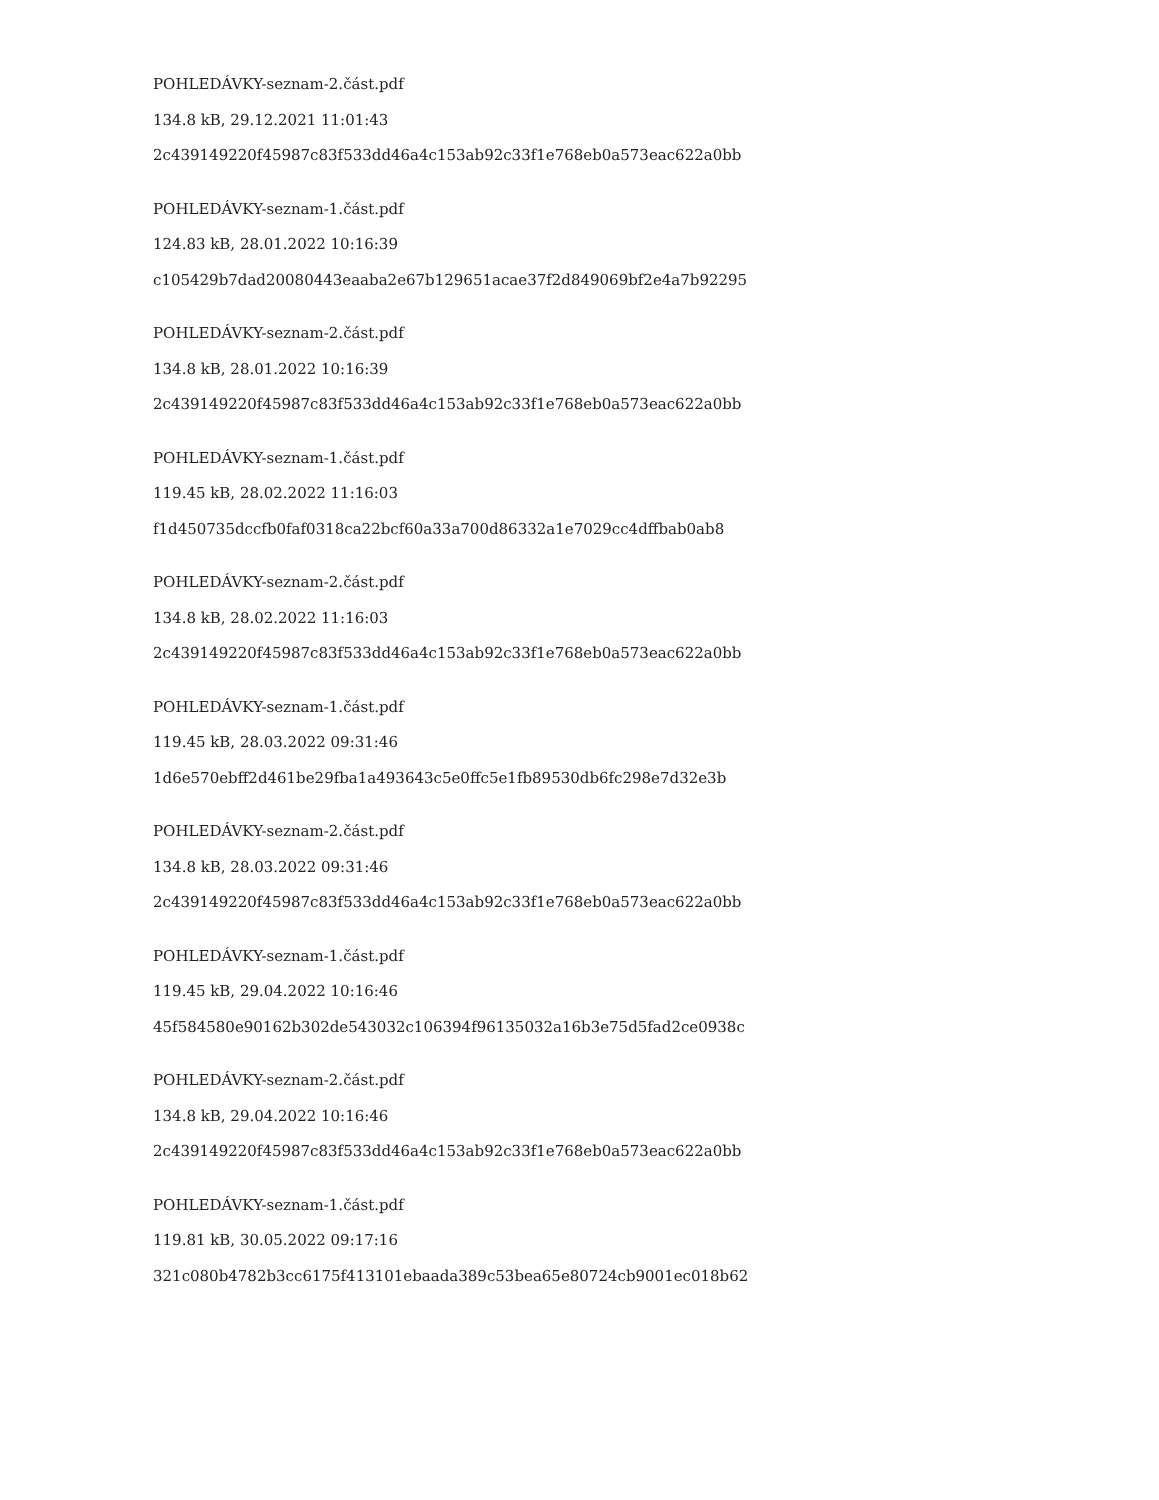POHLEDÁVKY-seznam-2.část.pdf
134.8 kB, 29.12.2021 11:01:43
2c439149220f45987c83f533dd46a4c153ab92c33f1e768eb0a573eac622a0bb
POHLEDÁVKY-seznam-1.část.pdf
124.83 kB, 28.01.2022 10:16:39
c105429b7dad20080443eaaba2e67b129651acae37f2d849069bf2e4a7b92295
POHLEDÁVKY-seznam-2.část.pdf
134.8 kB, 28.01.2022 10:16:39
2c439149220f45987c83f533dd46a4c153ab92c33f1e768eb0a573eac622a0bb
POHLEDÁVKY-seznam-1.část.pdf
119.45 kB, 28.02.2022 11:16:03
f1d450735dccfb0faf0318ca22bcf60a33a700d86332a1e7029cc4dffbab0ab8
POHLEDÁVKY-seznam-2.část.pdf
134.8 kB, 28.02.2022 11:16:03
2c439149220f45987c83f533dd46a4c153ab92c33f1e768eb0a573eac622a0bb
POHLEDÁVKY-seznam-1.část.pdf
119.45 kB, 28.03.2022 09:31:46
1d6e570ebff2d461be29fba1a493643c5e0ffc5e1fb89530db6fc298e7d32e3b
POHLEDÁVKY-seznam-2.část.pdf
134.8 kB, 28.03.2022 09:31:46
2c439149220f45987c83f533dd46a4c153ab92c33f1e768eb0a573eac622a0bb
POHLEDÁVKY-seznam-1.část.pdf
119.45 kB, 29.04.2022 10:16:46
45f584580e90162b302de543032c106394f96135032a16b3e75d5fad2ce0938c
POHLEDÁVKY-seznam-2.část.pdf
134.8 kB, 29.04.2022 10:16:46
2c439149220f45987c83f533dd46a4c153ab92c33f1e768eb0a573eac622a0bb
POHLEDÁVKY-seznam-1.část.pdf
119.81 kB, 30.05.2022 09:17:16
321c080b4782b3cc6175f413101ebaada389c53bea65e80724cb9001ec018b62